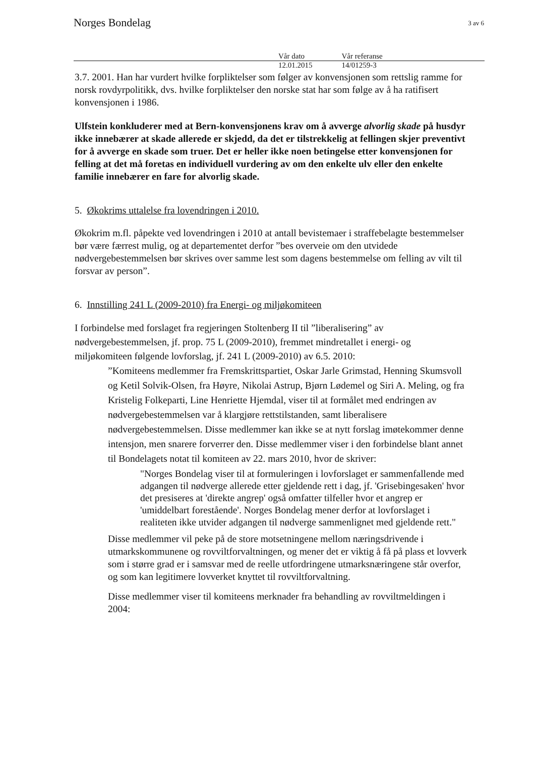Norges Bondelag
3 av 6
Vår dato
12.01.2015
Vår referanse
14/01259-3
3.7. 2001. Han har vurdert hvilke forpliktelser som følger av konvensjonen som rettslig ramme for norsk rovdyrpolitikk, dvs. hvilke forpliktelser den norske stat har som følge av å ha ratifisert konvensjonen i 1986.
Ulfstein konkluderer med at Bern-konvensjonens krav om å avverge alvorlig skade på husdyr ikke innebærer at skade allerede er skjedd, da det er tilstrekkelig at fellingen skjer preventivt for å avverge en skade som truer. Det er heller ikke noen betingelse etter konvensjonen for felling at det må foretas en individuell vurdering av om den enkelte ulv eller den enkelte familie innebærer en fare for alvorlig skade.
5. Økokrims uttalelse fra lovendringen i 2010.
Økokrim m.fl. påpekte ved lovendringen i 2010 at antall bevistemaer i straffebelagte bestemmelser bør være færrest mulig, og at departementet derfor ”bes overveie om den utvidede nødvergebestemmelsen bør skrives over samme lest som dagens bestemmelse om felling av vilt til forsvar av person”.
6. Innstilling 241 L (2009-2010) fra Energi- og miljøkomiteen
I forbindelse med forslaget fra regjeringen Stoltenberg II til ”liberalisering” av nødvergebestemmelsen, jf. prop. 75 L (2009-2010), fremmet mindretallet i energi- og miljøkomiteen følgende lovforslag, jf. 241 L (2009-2010) av 6.5. 2010:
”Komiteens medlemmer fra Fremskrittspartiet, Oskar Jarle Grimstad, Henning Skumsvoll og Ketil Solvik-Olsen, fra Høyre, Nikolai Astrup, Bjørn Lødemel og Siri A. Meling, og fra Kristelig Folkeparti, Line Henriette Hjemdal, viser til at formålet med endringen av nødvergebestemmelsen var å klargjøre rettstilstanden, samt liberalisere nødvergebestemmelsen. Disse medlemmer kan ikke se at nytt forslag imøtekommer denne intensjon, men snarere forverrer den. Disse medlemmer viser i den forbindelse blant annet til Bondelagets notat til komiteen av 22. mars 2010, hvor de skriver:
"Norges Bondelag viser til at formuleringen i lovforslaget er sammenfallende med adgangen til nødverge allerede etter gjeldende rett i dag, jf. 'Grisebingesaken' hvor det presiseres at 'direkte angrep' også omfatter tilfeller hvor et angrep er 'umiddelbart forestående'. Norges Bondelag mener derfor at lovforslaget i realiteten ikke utvider adgangen til nødverge sammenlignet med gjeldende rett."
Disse medlemmer vil peke på de store motsetningene mellom næringsdrivende i utmarkskommunene og rovviltforvaltningen, og mener det er viktig å få på plass et lovverk som i større grad er i samsvar med de reelle utfordringene utmarksnæringene står overfor, og som kan legitimere lovverket knyttet til rovviltforvaltning.
Disse medlemmer viser til komiteens merknader fra behandling av rovviltmeldingen i 2004: